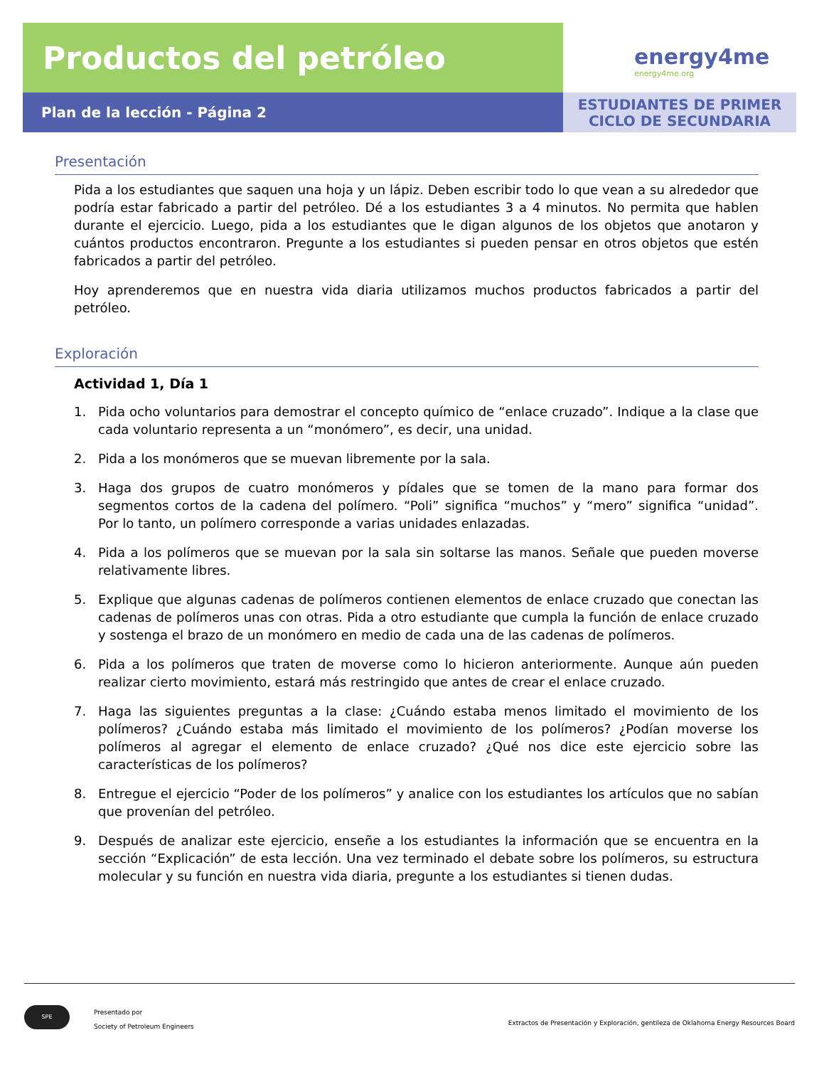Productos del petróleo
energy4me
energy4me.org
Plan de la lección - Página 2
ESTUDIANTES DE PRIMER
CICLO DE SECUNDARIA
Presentación
Pida a los estudiantes que saquen una hoja y un lápiz. Deben escribir todo lo que vean a su alrededor que podría estar fabricado a partir del petróleo. Dé a los estudiantes 3 a 4 minutos. No permita que hablen durante el ejercicio. Luego, pida a los estudiantes que le digan algunos de los objetos que anotaron y cuántos productos encontraron. Pregunte a los estudiantes si pueden pensar en otros objetos que estén fabricados a partir del petróleo.
Hoy aprenderemos que en nuestra vida diaria utilizamos muchos productos fabricados a partir del petróleo.
Exploración
Actividad 1, Día 1
1. Pida ocho voluntarios para demostrar el concepto químico de “enlace cruzado”. Indique a la clase que cada voluntario representa a un “monómero”, es decir, una unidad.
2. Pida a los monómeros que se muevan libremente por la sala.
3. Haga dos grupos de cuatro monómeros y pídales que se tomen de la mano para formar dos segmentos cortos de la cadena del polímero. “Poli” significa “muchos” y “mero” significa “unidad”. Por lo tanto, un polímero corresponde a varias unidades enlazadas.
4. Pida a los polímeros que se muevan por la sala sin soltarse las manos. Señale que pueden moverse relativamente libres.
5. Explique que algunas cadenas de polímeros contienen elementos de enlace cruzado que conectan las cadenas de polímeros unas con otras. Pida a otro estudiante que cumpla la función de enlace cruzado y sostenga el brazo de un monómero en medio de cada una de las cadenas de polímeros.
6. Pida a los polímeros que traten de moverse como lo hicieron anteriormente. Aunque aún pueden realizar cierto movimiento, estará más restringido que antes de crear el enlace cruzado.
7. Haga las siguientes preguntas a la clase: ¿Cuándo estaba menos limitado el movimiento de los polímeros? ¿Cuándo estaba más limitado el movimiento de los polímeros? ¿Podían moverse los polímeros al agregar el elemento de enlace cruzado? ¿Qué nos dice este ejercicio sobre las características de los polímeros?
8. Entregue el ejercicio “Poder de los polímeros” y analice con los estudiantes los artículos que no sabían que provenían del petróleo.
9. Después de analizar este ejercicio, enseñe a los estudiantes la información que se encuentra en la sección “Explicación” de esta lección. Una vez terminado el debate sobre los polímeros, su estructura molecular y su función en nuestra vida diaria, pregunte a los estudiantes si tienen dudas.
SPE
Presentado por
Society of Petroleum Engineers
Extractos de Presentación y Exploración, gentileza de Oklahoma Energy Resources Board